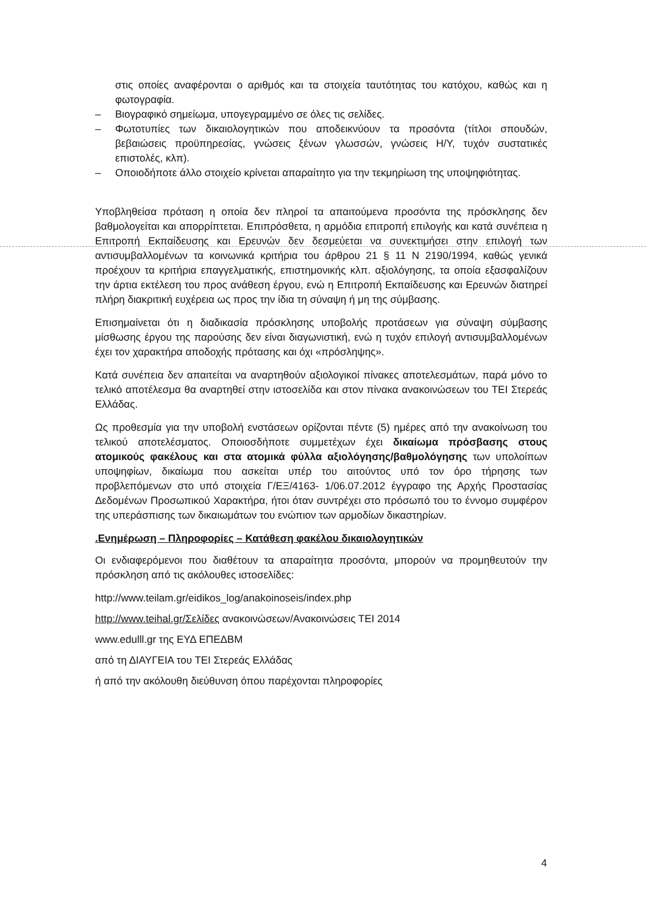στις οποίες αναφέρονται ο αριθμός και τα στοιχεία ταυτότητας του κατόχου, καθώς και η φωτογραφία.
– Βιογραφικό σημείωμα, υπογεγραμμένο σε όλες τις σελίδες.
– Φωτοτυπίες των δικαιολογητικών που αποδεικνύουν τα προσόντα (τίτλοι σπουδών, βεβαιώσεις προϋπηρεσίας, γνώσεις ξένων γλωσσών, γνώσεις Η/Υ, τυχόν συστατικές επιστολές, κλπ).
– Οποιοδήποτε άλλο στοιχείο κρίνεται απαραίτητο για την τεκμηρίωση της υποψηφιότητας.
Υποβληθείσα πρόταση η οποία δεν πληροί τα απαιτούμενα προσόντα της πρόσκλησης δεν βαθμολογείται και απορρίπτεται. Επιπρόσθετα, η αρμόδια επιτροπή επιλογής και κατά συνέπεια η Επιτροπή Εκπαίδευσης και Ερευνών δεν δεσμεύεται να συνεκτιμήσει στην επιλογή των αντισυμβαλλομένων τα κοινωνικά κριτήρια του άρθρου 21 § 11 Ν 2190/1994, καθώς γενικά προέχουν τα κριτήρια επαγγελματικής, επιστημονικής κλπ. αξιολόγησης, τα οποία εξασφαλίζουν την άρτια εκτέλεση του προς ανάθεση έργου, ενώ η Επιτροπή Εκπαίδευσης και Ερευνών διατηρεί πλήρη διακριτική ευχέρεια ως προς την ίδια τη σύναψη ή μη της σύμβασης.
Επισημαίνεται ότι η διαδικασία πρόσκλησης υποβολής προτάσεων για σύναψη σύμβασης μίσθωσης έργου της παρούσης δεν είναι διαγωνιστική, ενώ η τυχόν επιλογή αντισυμβαλλομένων έχει τον χαρακτήρα αποδοχής πρότασης και όχι «πρόσληψης».
Κατά συνέπεια δεν απαιτείται να αναρτηθούν αξιολογικοί πίνακες αποτελεσμάτων, παρά μόνο το τελικό αποτέλεσμα θα αναρτηθεί στην ιστοσελίδα και στον πίνακα ανακοινώσεων του ΤΕΙ Στερεάς Ελλάδας.
Ως προθεσμία για την υποβολή ενστάσεων ορίζονται πέντε (5) ημέρες από την ανακοίνωση του τελικού αποτελέσματος. Οποιοσδήποτε συμμετέχων έχει δικαίωμα πρόσβασης στους ατομικούς φακέλους και στα ατομικά φύλλα αξιολόγησης/βαθμολόγησης των υπολοίπων υποψηφίων, δικαίωμα που ασκείται υπέρ του αιτούντος υπό τον όρο τήρησης των προβλεπόμενων στο υπό στοιχεία Γ/ΕΞ/4163- 1/06.07.2012 έγγραφο της Αρχής Προστασίας Δεδομένων Προσωπικού Χαρακτήρα, ήτοι όταν συντρέχει στο πρόσωπό του το έννομο συμφέρον της υπεράσπισης των δικαιωμάτων του ενώπιον των αρμοδίων δικαστηρίων.
.Ενημέρωση – Πληροφορίες – Κατάθεση φακέλου δικαιολογητικών
Οι ενδιαφερόμενοι που διαθέτουν τα απαραίτητα προσόντα, μπορούν να προμηθευτούν την πρόσκληση από τις ακόλουθες ιστοσελίδες:
http://www.teilam.gr/eidikos_log/anakoinoseis/index.php
http://www.teihal.gr/Σελίδες ανακοινώσεων/Ανακοινώσεις ΤΕΙ 2014
www.edulll.gr της ΕΥΔ ΕΠΕΔΒΜ
από τη ΔΙΑΥΓΕΙΑ του ΤΕΙ Στερεάς Ελλάδας
ή από την ακόλουθη διεύθυνση όπου παρέχονται πληροφορίες
4